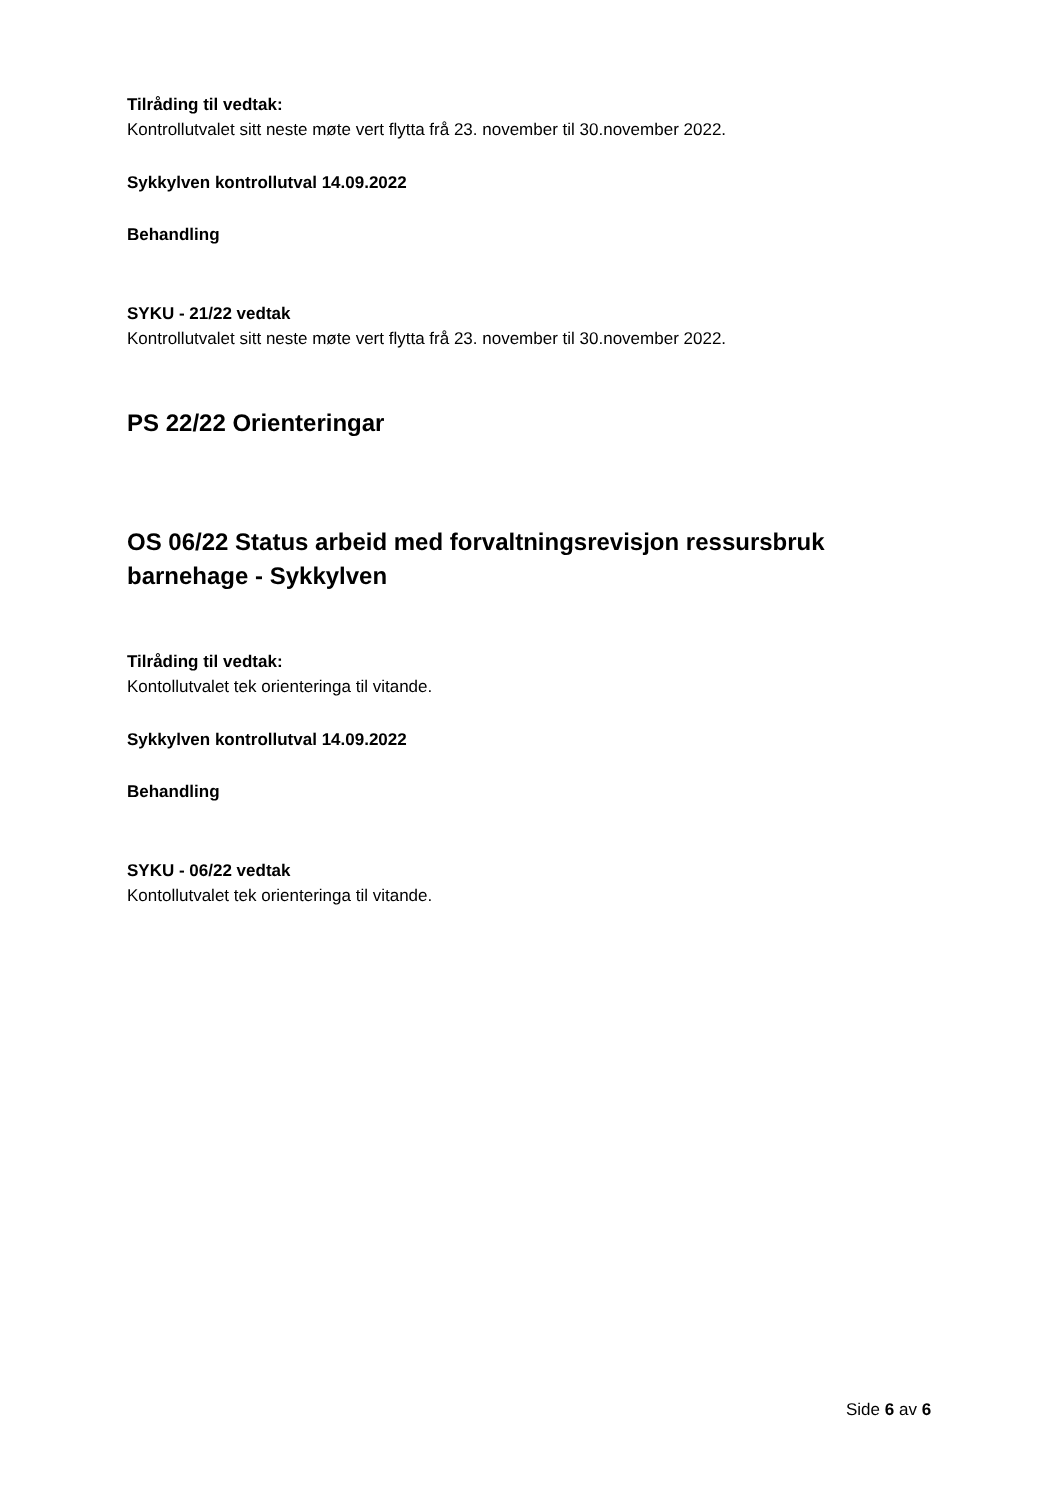Tilråding til vedtak:
Kontrollutvalet sitt neste møte vert flytta frå 23. november til 30.november 2022.
Sykkylven kontrollutval 14.09.2022
Behandling
SYKU - 21/22 vedtak
Kontrollutvalet sitt neste møte vert flytta frå 23. november til 30.november 2022.
PS 22/22 Orienteringar
OS 06/22 Status arbeid med forvaltningsrevisjon ressursbruk barnehage - Sykkylven
Tilråding til vedtak:
Kontollutvalet tek orienteringa til vitande.
Sykkylven kontrollutval 14.09.2022
Behandling
SYKU - 06/22 vedtak
Kontollutvalet tek orienteringa til vitande.
Side 6 av 6